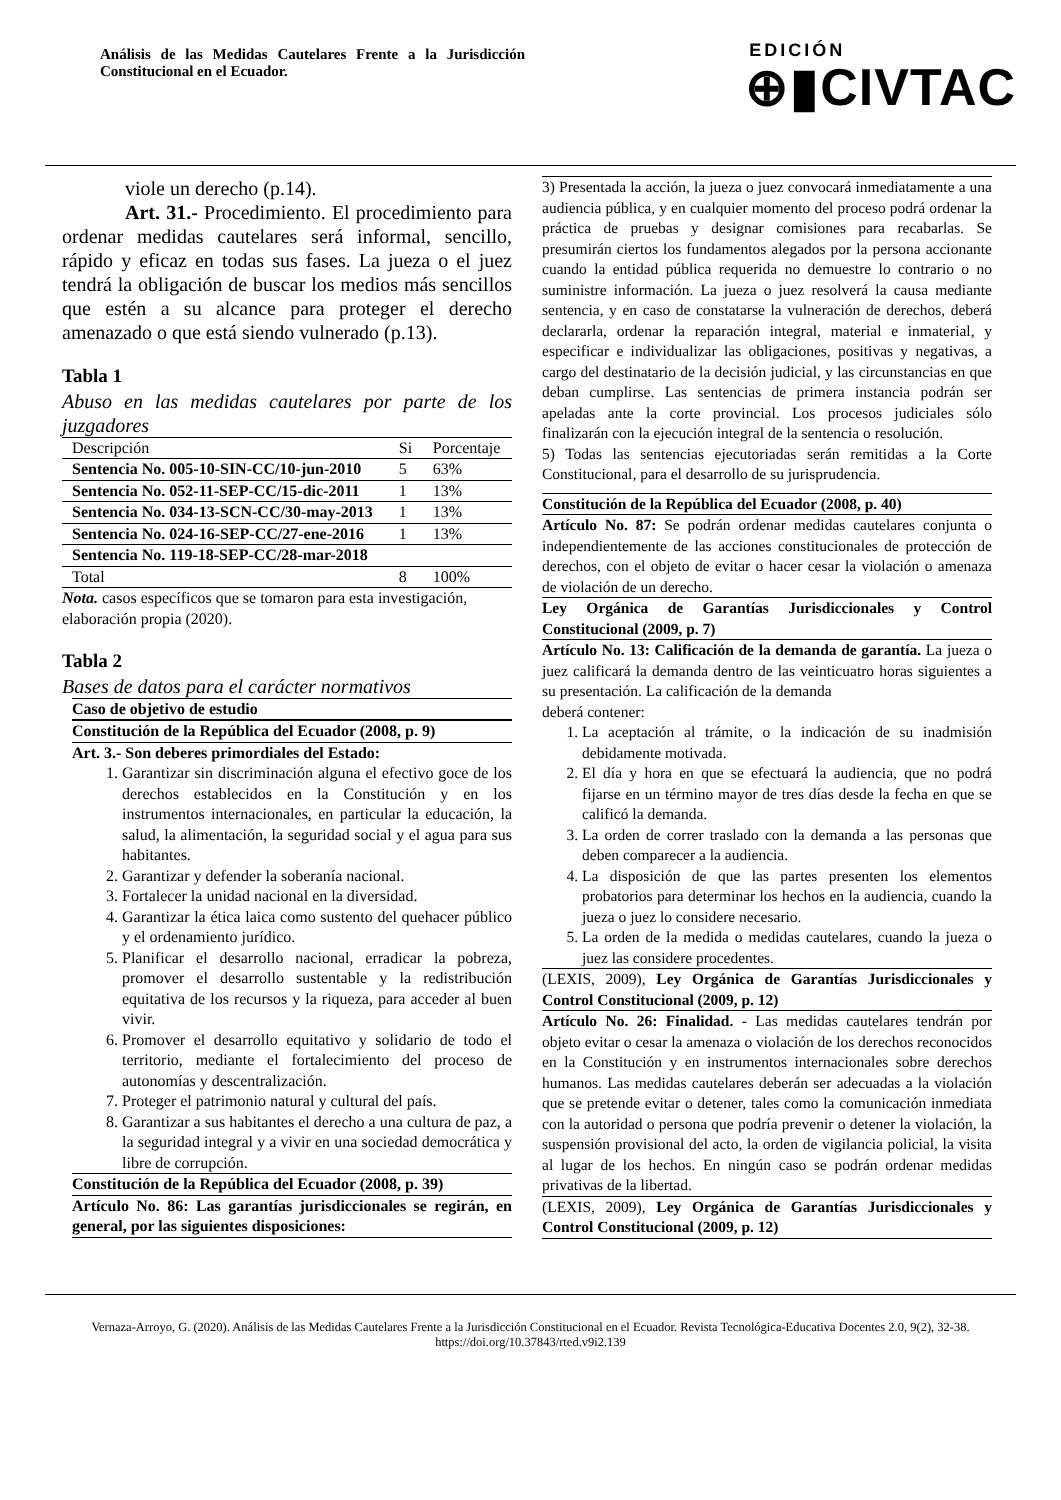Análisis de las Medidas Cautelares Frente a la Jurisdicción Constitucional en el Ecuador.
EDICIÓN
⊕▮CIVTAC
viole un derecho (p.14).
Art. 31.- Procedimiento. El procedimiento para ordenar medidas cautelares será informal, sencillo, rápido y eficaz en todas sus fases. La jueza o el juez tendrá la obligación de buscar los medios más sencillos que estén a su alcance para proteger el derecho amenazado o que está siendo vulnerado (p.13).
Tabla 1
Abuso en las medidas cautelares por parte de los juzgadores
| Descripción | Si | Porcentaje |
| --- | --- | --- |
| Sentencia No. 005-10-SIN-CC/10-jun-2010 | 5 | 63% |
| Sentencia No. 052-11-SEP-CC/15-dic-2011 | 1 | 13% |
| Sentencia No. 034-13-SCN-CC/30-may-2013 | 1 | 13% |
| Sentencia No. 024-16-SEP-CC/27-ene-2016 | 1 | 13% |
| Sentencia No. 119-18-SEP-CC/28-mar-2018 | | |
| Total | 8 | 100% |
Nota. casos específicos que se tomaron para esta investigación, elaboración propia (2020).
Tabla 2
Bases de datos para el carácter normativos
Caso de objetivo de estudio
Constitución de la República del Ecuador (2008, p. 9)
Art. 3.- Son deberes primordiales del Estado:
1. Garantizar sin discriminación alguna el efectivo goce de los derechos establecidos en la Constitución y en los instrumentos internacionales, en particular la educación, la salud, la alimentación, la seguridad social y el agua para sus habitantes.
2. Garantizar y defender la soberanía nacional.
3. Fortalecer la unidad nacional en la diversidad.
4. Garantizar la ética laica como sustento del quehacer público y el ordenamiento jurídico.
5. Planificar el desarrollo nacional, erradicar la pobreza, promover el desarrollo sustentable y la redistribución equitativa de los recursos y la riqueza, para acceder al buen vivir.
6. Promover el desarrollo equitativo y solidario de todo el territorio, mediante el fortalecimiento del proceso de autonomías y descentralización.
7. Proteger el patrimonio natural y cultural del país.
8. Garantizar a sus habitantes el derecho a una cultura de paz, a la seguridad integral y a vivir en una sociedad democrática y libre de corrupción.
Constitución de la República del Ecuador (2008, p. 39)
Artículo No. 86: Las garantías jurisdiccionales se regirán, en general, por las siguientes disposiciones:
3) Presentada la acción, la jueza o juez convocará inmediatamente a una audiencia pública, y en cualquier momento del proceso podrá ordenar la práctica de pruebas y designar comisiones para recabarlas. Se presumirán ciertos los fundamentos alegados por la persona accionante cuando la entidad pública requerida no demuestre lo contrario o no suministre información. La jueza o juez resolverá la causa mediante sentencia, y en caso de constatarse la vulneración de derechos, deberá declararla, ordenar la reparación integral, material e inmaterial, y especificar e individualizar las obligaciones, positivas y negativas, a cargo del destinatario de la decisión judicial, y las circunstancias en que deban cumplirse. Las sentencias de primera instancia podrán ser apeladas ante la corte provincial. Los procesos judiciales sólo finalizarán con la ejecución integral de la sentencia o resolución.
5) Todas las sentencias ejecutoriadas serán remitidas a la Corte Constitucional, para el desarrollo de su jurisprudencia.
Constitución de la República del Ecuador (2008, p. 40)
Artículo No. 87: Se podrán ordenar medidas cautelares conjunta o independientemente de las acciones constitucionales de protección de derechos, con el objeto de evitar o hacer cesar la violación o amenaza de violación de un derecho.
Ley Orgánica de Garantías Jurisdiccionales y Control Constitucional (2009, p. 7)
Artículo No. 13: Calificación de la demanda de garantía. La jueza o juez calificará la demanda dentro de las veinticuatro horas siguientes a su presentación. La calificación de la demanda
deberá contener:
1. La aceptación al trámite, o la indicación de su inadmisión debidamente motivada.
2. El día y hora en que se efectuará la audiencia, que no podrá fijarse en un término mayor de tres días desde la fecha en que se calificó la demanda.
3. La orden de correr traslado con la demanda a las personas que deben comparecer a la audiencia.
4. La disposición de que las partes presenten los elementos probatorios para determinar los hechos en la audiencia, cuando la jueza o juez lo considere necesario.
5. La orden de la medida o medidas cautelares, cuando la jueza o juez las considere procedentes.
(LEXIS, 2009), Ley Orgánica de Garantías Jurisdiccionales y Control Constitucional (2009, p. 12)
Artículo No. 26: Finalidad. - Las medidas cautelares tendrán por objeto evitar o cesar la amenaza o violación de los derechos reconocidos en la Constitución y en instrumentos internacionales sobre derechos humanos. Las medidas cautelares deberán ser adecuadas a la violación que se pretende evitar o detener, tales como la comunicación inmediata con la autoridad o persona que podría prevenir o detener la violación, la suspensión provisional del acto, la orden de vigilancia policial, la visita al lugar de los hechos. En ningún caso se podrán ordenar medidas privativas de la libertad.
(LEXIS, 2009), Ley Orgánica de Garantías Jurisdiccionales y Control Constitucional (2009, p. 12)
Vernaza-Arroyo, G. (2020). Análisis de las Medidas Cautelares Frente a la Jurisdicción Constitucional en el Ecuador. Revista Tecnológica-Educativa Docentes 2.0, 9(2), 32-38. https://doi.org/10.37843/rted.v9i2.139